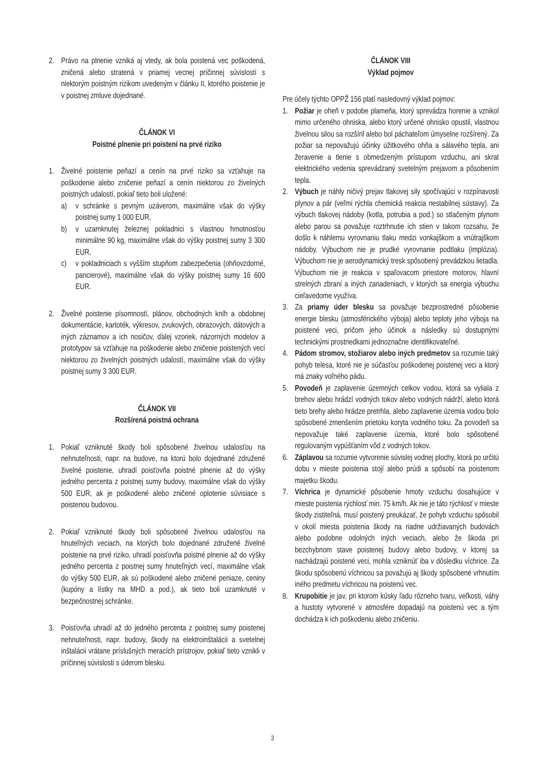2. Právo na plnenie vzniká aj vtedy, ak bola poistená vec poškodená, zničená alebo stratená v priamej vecnej príčinnej súvislosti s niektorým poistným rizikom uvedeným v článku II, ktorého poistenie je v poistnej zmluve dojednané.
ČLÁNOK VI
Poistné plnenie pri poistení na prvé riziko
1. Živelné poistenie peňazí a cenín na prvé riziko sa vzťahuje na poškodenie alebo zničenie peňazí a cenín niektorou zo živelných poistných udalostí, pokiaľ tieto boli uložené:
a) v schránke s pevným uzáverom, maximálne však do výšky poistnej sumy 1 000 EUR,
b) v uzamknutej železnej pokladnici s vlastnou hmotnosťou minimálne 90 kg, maximálne však do výšky poistnej sumy 3 300 EUR,
c) v pokladniciach s vyšším stupňom zabezpečenia (ohňovzdorné, pancierové), maximálne však do výšky poistnej sumy 16 600 EUR.
2. Živelné poistenie písomností, plánov, obchodných kníh a obdobnej dokumentácie, kartoték, výkresov, zvukových, obrazových, dátových a iných záznamov a ich nosičov, ďalej vzoriek, názorných modelov a prototypov sa vzťahuje na poškodenie alebo zničenie poistených vecí niektorou zo živelných poistných udalostí, maximálne však do výšky poistnej sumy 3 300 EUR.
ČLÁNOK VII
Rozšírená poistná ochrana
1. Pokiaľ vzniknuté škody boli spôsobené živelnou udalosťou na nehnuteľnosti, napr. na budove, na ktorú bolo dojednané združené živelné poistenie, uhradí poisťovňa poistné plnenie až do výšky jedného percenta z poistnej sumy budovy, maximálne však do výšky 500 EUR, ak je poškodené alebo zničené oplotenie súvisiace s poistenou budovou.
2. Pokiaľ vzniknuté škody boli spôsobené živelnou udalosťou na hnuteľných veciach, na ktorých bolo dojednané združené živelné poistenie na prvé riziko, uhradí poisťovňa poistné plnenie až do výšky jedného percenta z poistnej sumy hnuteľných vecí, maximálne však do výšky 500 EUR, ak sú poškodené alebo zničené peniaze, ceniny (kupóny a lístky na MHD a pod.), ak tieto boli uzamknuté v bezpečnostnej schránke.
3. Poisťovňa uhradí až do jedného percenta z poistnej sumy poistenej nehnuteľnosti, napr. budovy, škody na elektroinštalácii a svetelnej inštalácii vrátane príslušných meracích prístrojov, pokiaľ tieto vznikli v príčinnej súvislosti s úderom blesku.
ČLÁNOK VIII
Výklad pojmov
Pre účely týchto OPPŽ 156 platí nasledovný výklad pojmov:
1. Požiar je oheň v podobe plameňa, ktorý sprevádza horenie a vznikol mimo určeného ohniska, alebo ktorý určené ohnisko opustil, vlastnou živelnou silou sa rozšíril alebo bol páchateľom úmyselne rozšírený. Za požiar sa nepovažujú účinky úžitkového ohňa a sálavého tepla, ani žeravenie a tlenie s obmedzeným prístupom vzduchu, ani skrat elektrického vedenia sprevádzaný svetelným prejavom a pôsobením tepla.
2. Výbuch je náhly ničivý prejav tlakovej sily spočívajúci v rozpínavosti plynov a pár (veľmi rýchla chemická reakcia nestabilnej sústavy). Za výbuch tlakovej nádoby (kotla, potrubia a pod.) so stlačeným plynom alebo parou sa považuje roztrhnutie ich stien v takom rozsahu, že došlo k náhlemu vyrovnaniu tlaku medzi vonkajškom a vnútrajškom nádoby. Výbuchom nie je prudké vyrovnanie podtlaku (implózia). Výbuchom nie je aerodynamický tresk spôsobený prevádzkou lietadla. Výbuchom nie je reakcia v spaľovacom priestore motorov, hlavní strelných zbraní a iných zariadeniach, v ktorých sa energia výbuchu cieľavedome využíva.
3. Za priamy úder blesku sa považuje bezprostredné pôsobenie energie blesku (atmosférického výboja) alebo teploty jeho výboja na poistené veci, pričom jeho účinok a následky sú dostupnými technickými prostriedkami jednoznačne identifikovateľné.
4. Pádom stromov, stožiarov alebo iných predmetov sa rozumie taký pohyb telesa, ktoré nie je súčasťou poškodenej poistenej veci a ktorý má znaky voľného pádu.
5. Povodeň je zaplavenie územných celkov vodou, ktorá sa vyliala z brehov alebo hrádzí vodných tokov alebo vodných nádrží, alebo ktorá tieto brehy alebo hrádze pretrhla, alebo zaplavenie územia vodou bolo spôsobené zmenšením prietoku koryta vodného toku. Za povodeň sa nepovažuje také zaplavenie územia, ktoré bolo spôsobené regulovaným vypúšťaním vôd z vodných tokov.
6. Záplavou sa rozumie vytvorenie súvislej vodnej plochy, ktorá po určitú dobu v mieste poistenia stojí alebo prúdi a spôsobí na poistenom majetku škodu.
7. Víchrica je dynamické pôsobenie hmoty vzduchu dosahujúce v mieste poistenia rýchlosť min. 75 km/h. Ak nie je táto rýchlosť v mieste škody zistiteľná, musí poistený preukázať, že pohyb vzduchu spôsobil v okolí miesta poistenia škody na riadne udržiavaných budovách alebo podobne odolných iných veciach, alebo že škoda pri bezchybnom stave poistenej budovy alebo budovy, v ktorej sa nachádzajú poistené veci, mohla vzniknúť iba v dôsledku víchrice. Za škodu spôsobenú víchricou sa považujú aj škody spôsobené vrhnutím iného predmetu víchricou na poistenú vec.
8. Krupobitie je jav, pri ktorom kúsky ľadu rôzneho tvaru, veľkosti, váhy a hustoty vytvorené v atmosfére dopadajú na poistenú vec a tým dochádza k ich poškodeniu alebo zničeniu.
3